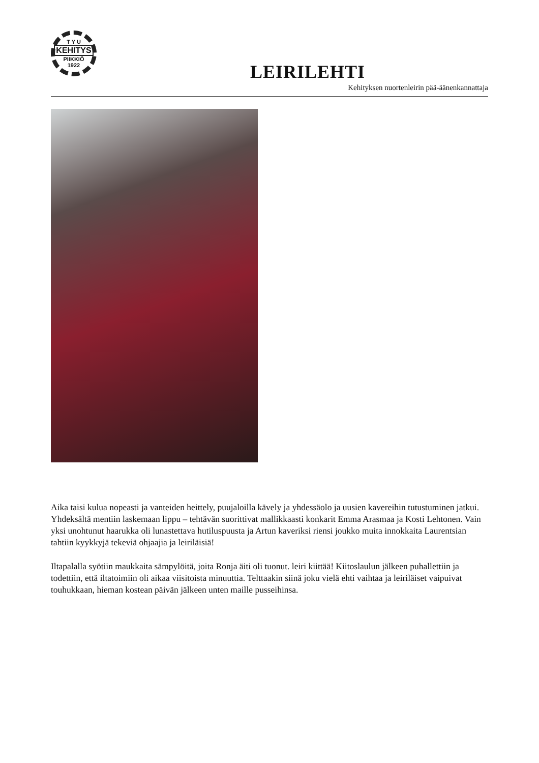T Y U
KEHITYS
PIIKKIÖ
1922
LEIRILEHTI
Kehityksen nuortenleirin pää-äänenkannattaja
Aika taisi kulua nopeasti ja vanteiden heittely, puujaloilla kävely ja yhdessäolo ja uusien kavereihin tutustuminen jatkui. Yhdeksältä mentiin laskemaan lippu – tehtävän suorittivat mallikkaasti konkarit Emma Arasmaa ja Kosti Lehtonen. Vain yksi unohtunut haarukka oli lunastettava hutiluspuusta ja Artun kaveriksi riensi joukko muita innokkaita Laurentsian tahtiin kyykkyjä tekeviä ohjaajia ja leiriläisiä!
Iltapalalla syötiin maukkaita sämpylöitä, joita Ronja äiti oli tuonut. leiri kiittää! Kiitoslaulun jälkeen puhallettiin ja todettiin, että iltatoimiin oli aikaa viisitoista minuuttia. Telttaakin siinä joku vielä ehti vaihtaa ja leiriläiset vaipuivat touhukkaan, hieman kostean päivän jälkeen unten maille pusseihinsa.